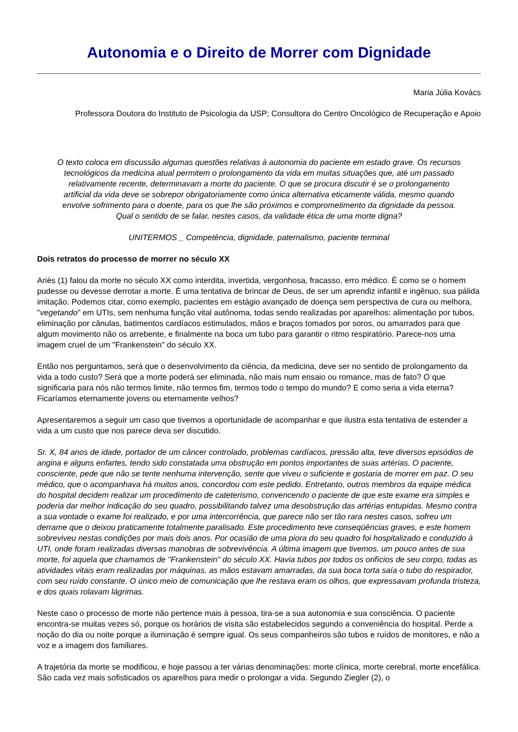Autonomia e o Direito de Morrer com Dignidade
Maria Júlia Kovács
Professora Doutora do Instituto de Psicologia da USP; Consultora do Centro Oncológico de Recuperação e Apoio
O texto coloca em discussão algumas questões relativas à autonomia do paciente em estado grave. Os recursos tecnológicos da medicina atual permitem o prolongamento da vida em muitas situações que, até um passado relativamente recente, determinavam a morte do paciente. O que se procura discutir é se o prolongamento artificial da vida deve se sobrepor obrigatoriamente como única alternativa eticamente válida, mesmo quando envolve sofrimento para o doente, para os que lhe são próximos e comprometimento da dignidade da pessoa. Qual o sentido de se falar, nestes casos, da validade ética de uma morte digna?
UNITERMOS _ Competência, dignidade, paternalismo, paciente terminal
Dois retratos do processo de morrer no século XX
Ariès (1) falou da morte no século XX como interdita, invertida, vergonhosa, fracasso, erro médico. É como se o homem pudesse ou devesse derrotar a morte. É uma tentativa de brincar de Deus, de ser um aprendiz infantil e ingênuo, sua pálida imitação. Podemos citar, como exemplo, pacientes em estágio avançado de doença sem perspectiva de cura ou melhora, "vegetando" em UTIs, sem nenhuma função vital autônoma, todas sendo realizadas por aparelhos: alimentação por tubos, eliminação por cânulas, batimentos cardíacos estimulados, mãos e braços tomados por soros, ou amarrados para que algum movimento não os arrebente, e finalmente na boca um tubo para garantir o ritmo respiratório. Parece-nos uma imagem cruel de um "Frankenstein" do século XX.
Então nos perguntamos, será que o desenvolvimento da ciência, da medicina, deve ser no sentido de prolongamento da vida a todo custo? Será que a morte poderá ser eliminada, não mais num ensaio ou romance, mas de fato? O que significaria para nós não termos limite, não termos fim, termos todo o tempo do mundo? E como seria a vida eterna? Ficaríamos eternamente jovens ou eternamente velhos?
Apresentaremos a seguir um caso que tivemos a oportunidade de acompanhar e que ilustra esta tentativa de estender a vida a um custo que nos parece deva ser discutido.
Sr. X, 84 anos de idade, portador de um câncer controlado, problemas cardíacos, pressão alta, teve diversos episódios de angina e alguns enfartes, tendo sido constatada uma obstrução em pontos importantes de suas artérias. O paciente, consciente, pede que não se tente nenhuma intervenção, sente que viveu o suficiente e gostaria de morrer em paz. O seu médico, que o acompanhava há muitos anos, concordou com este pedido. Entretanto, outros membros da equipe médica do hospital decidem realizar um procedimento de cateterismo, convencendo o paciente de que este exame era simples e poderia dar melhor indicação do seu quadro, possibilitando talvez uma desobstrução das artérias entupidas. Mesmo contra a sua vontade o exame foi realizado, e por uma intercorrência, que parece não ser tão rara nestes casos, sofreu um derrame que o deixou praticamente totalmente paralisado. Este procedimento teve conseqüências graves, e este homem sobreviveu nestas condições por mais dois anos. Por ocasião de uma piora do seu quadro foi hospitalizado e conduzido à UTI, onde foram realizadas diversas manobras de sobrevivência. A última imagem que tivemos, um pouco antes de sua morte, foi aquela que chamamos de "Frankenstein" do século XX. Havia tubos por todos os orifícios de seu corpo, todas as atividades vitais eram realizadas por máquinas, as mãos estavam amarradas, da sua boca torta saía o tubo do respirador, com seu ruído constante. O único meio de comunicação que lhe restava eram os olhos, que expressavam profunda tristeza, e dos quais rolavam lágrimas.
Neste caso o processo de morte não pertence mais à pessoa, tira-se a sua autonomia e sua consciência. O paciente encontra-se muitas vezes só, porque os horários de visita são estabelecidos segundo a conveniência do hospital. Perde a noção do dia ou noite porque a iluminação é sempre igual. Os seus companheiros são tubos e ruídos de monitores, e não a voz e a imagem dos familiares.
A trajetória da morte se modificou, e hoje passou a ter várias denominações: morte clínica, morte cerebral, morte encefálica. São cada vez mais sofisticados os aparelhos para medir o prolongar a vida. Segundo Ziegler (2), o